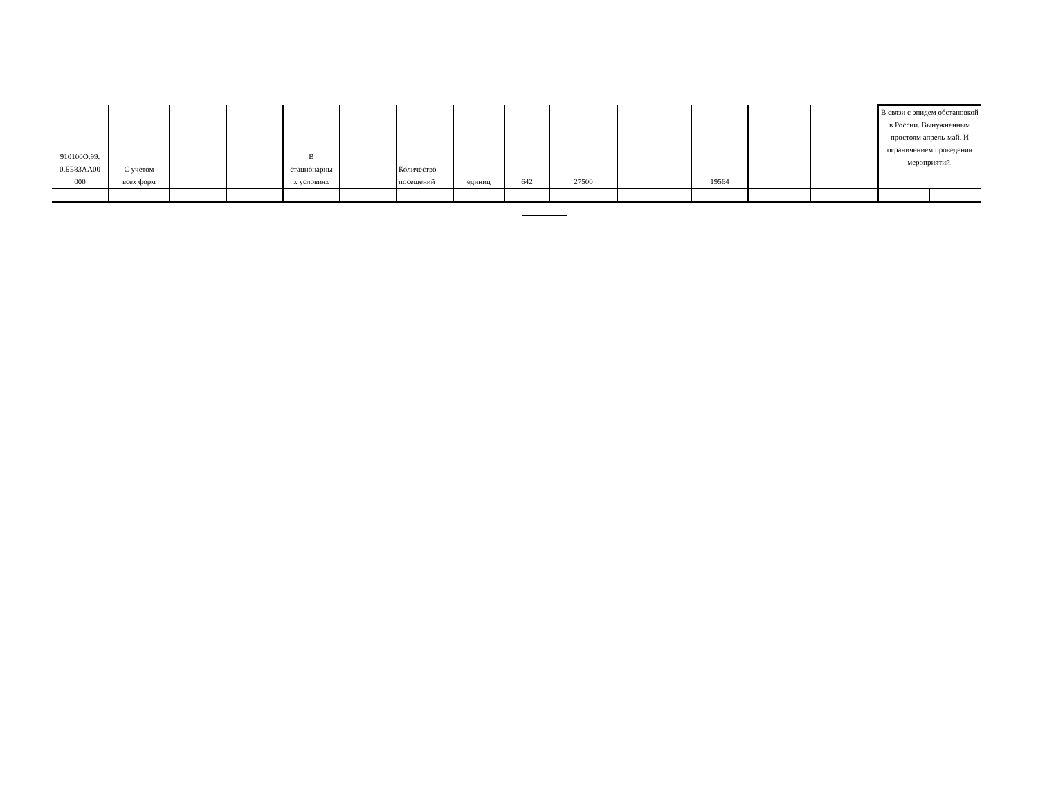| 910100О.99. 0.ББ83АА00 000 | С учетом всех форм | | | В стационарны х условиях | | Количество посещений | единиц | 642 | 27500 | | 19564 | | | В связи с эпидем обстановкой в России. Вынужненным простоям апрель-май. И ограничением проведения мероприятий. | |